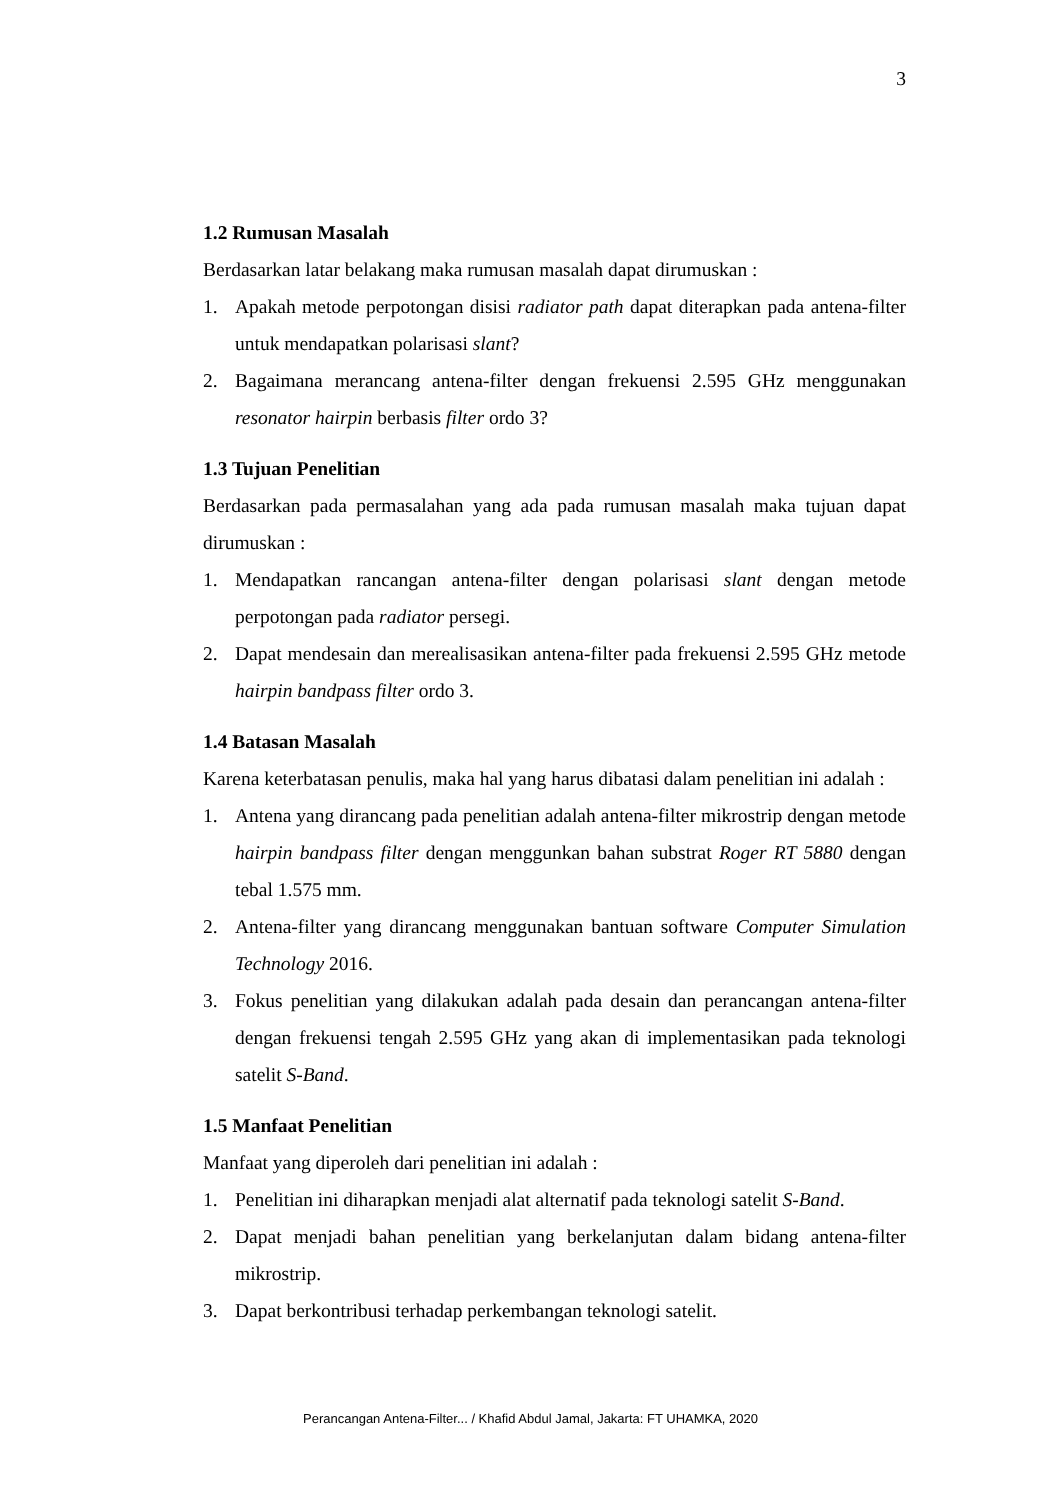3
1.2 Rumusan Masalah
Berdasarkan latar belakang maka rumusan masalah dapat dirumuskan :
1. Apakah metode perpotongan disisi radiator path dapat diterapkan pada antena-filter untuk mendapatkan polarisasi slant?
2. Bagaimana merancang antena-filter dengan frekuensi 2.595 GHz menggunakan resonator hairpin berbasis filter ordo 3?
1.3 Tujuan Penelitian
Berdasarkan pada permasalahan yang ada pada rumusan masalah maka tujuan dapat dirumuskan :
1. Mendapatkan rancangan antena-filter dengan polarisasi slant dengan metode perpotongan pada radiator persegi.
2. Dapat mendesain dan merealisasikan antena-filter pada frekuensi 2.595 GHz metode hairpin bandpass filter ordo 3.
1.4 Batasan Masalah
Karena keterbatasan penulis, maka hal yang harus dibatasi dalam penelitian ini adalah :
1. Antena yang dirancang pada penelitian adalah antena-filter mikrostrip dengan metode hairpin bandpass filter dengan menggunkan bahan substrat Roger RT 5880 dengan tebal 1.575 mm.
2. Antena-filter yang dirancang menggunakan bantuan software Computer Simulation Technology 2016.
3. Fokus penelitian yang dilakukan adalah pada desain dan perancangan antena-filter dengan frekuensi tengah 2.595 GHz yang akan di implementasikan pada teknologi satelit S-Band.
1.5 Manfaat Penelitian
Manfaat yang diperoleh dari penelitian ini adalah :
1. Penelitian ini diharapkan menjadi alat alternatif pada teknologi satelit S-Band.
2. Dapat menjadi bahan penelitian yang berkelanjutan dalam bidang antena-filter mikrostrip.
3. Dapat berkontribusi terhadap perkembangan teknologi satelit.
Perancangan Antena-Filter... / Khafid Abdul Jamal, Jakarta: FT UHAMKA, 2020